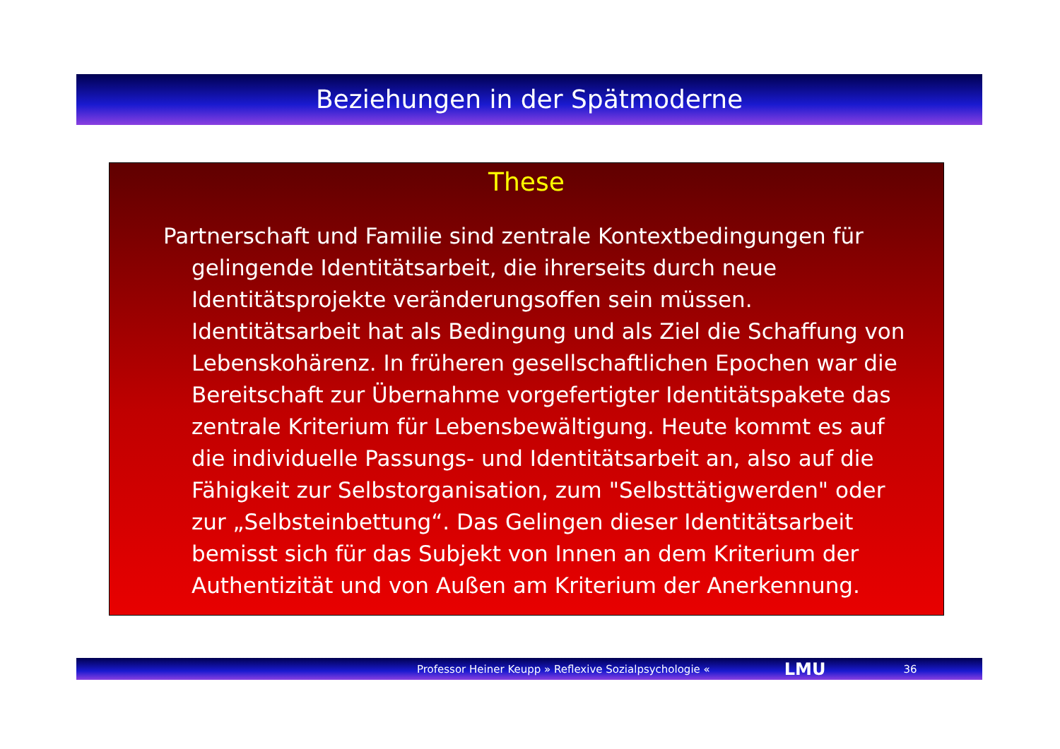Beziehungen in der Spätmoderne
These
Partnerschaft und Familie sind zentrale Kontextbedingungen für gelingende Identitätsarbeit, die ihrerseits durch neue Identitätsprojekte veränderungsoffen sein müssen. Identitätsarbeit hat als Bedingung und als Ziel die Schaffung von Lebenskohärenz. In früheren gesellschaftlichen Epochen war die Bereitschaft zur Übernahme vorgefertigter Identitätspakete das zentrale Kriterium für Lebensbewältigung. Heute kommt es auf die individuelle Passungs- und Identitätsarbeit an, also auf die Fähigkeit zur Selbstorganisation, zum "Selbsttätigwerden" oder zur „Selbsteinbettung“. Das Gelingen dieser Identitätsarbeit bemisst sich für das Subjekt von Innen an dem Kriterium der Authentizität und von Außen am Kriterium der Anerkennung.
Professor Heiner Keupp » Reflexive Sozialpsychologie « LMU 36